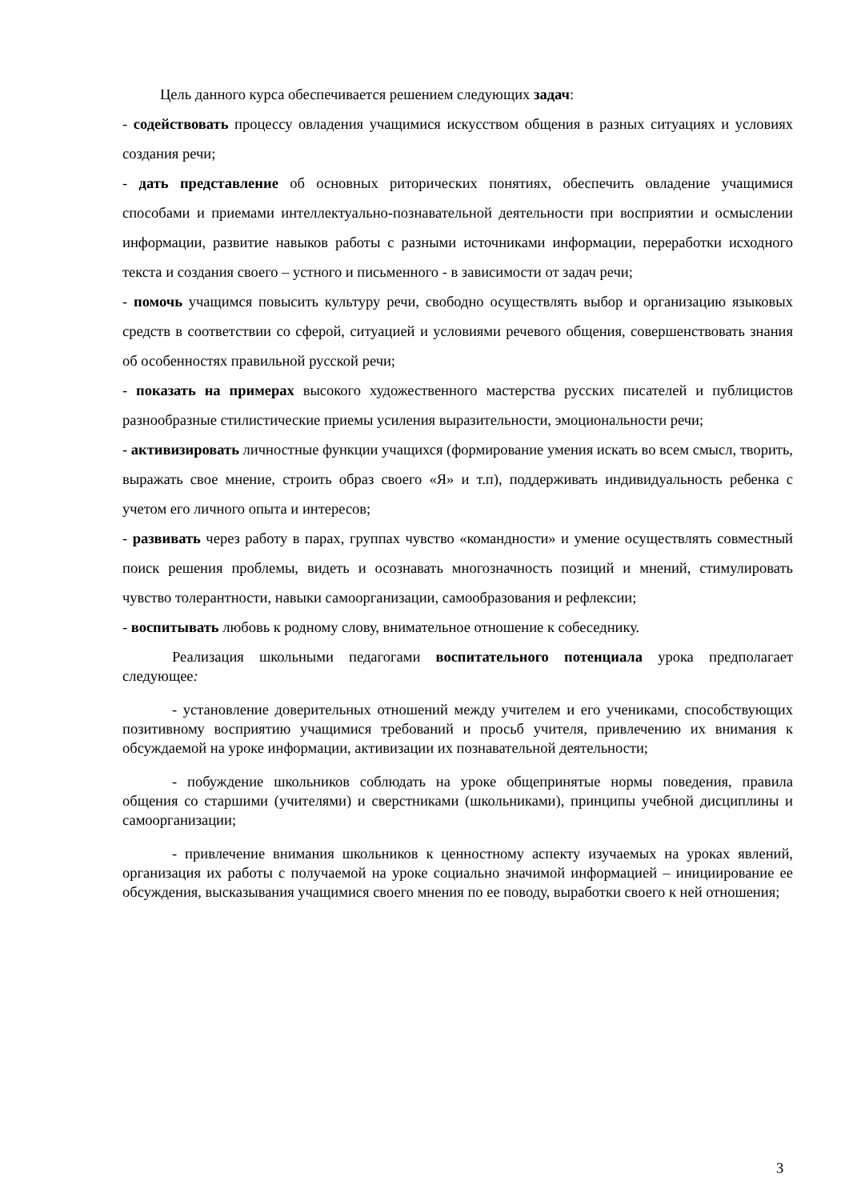Цель данного курса обеспечивается решением следующих задач:
- содействовать процессу овладения учащимися искусством общения в разных ситуациях и условиях создания речи;
- дать представление об основных риторических понятиях, обеспечить овладение учащимися способами и приемами интеллектуально-познавательной деятельности при восприятии и осмыслении информации, развитие навыков работы с разными источниками информации, переработки исходного текста и создания своего – устного и письменного - в зависимости от задач речи;
- помочь учащимся повысить культуру речи, свободно осуществлять выбор и организацию языковых средств в соответствии со сферой, ситуацией и условиями речевого общения, совершенствовать знания об особенностях правильной русской речи;
- показать на примерах высокого художественного мастерства русских писателей и публицистов разнообразные стилистические приемы усиления выразительности, эмоциональности речи;
- активизировать личностные функции учащихся (формирование умения искать во всем смысл, творить, выражать свое мнение, строить образ своего «Я» и т.п), поддерживать индивидуальность ребенка с учетом его личного опыта и интересов;
- развивать через работу в парах, группах чувство «командности» и умение осуществлять совместный поиск решения проблемы, видеть и осознавать многозначность позиций и мнений, стимулировать чувство толерантности, навыки самоорганизации, самообразования и рефлексии;
- воспитывать любовь к родному слову, внимательное отношение к собеседнику.
Реализация школьными педагогами воспитательного потенциала урока предполагает следующее:
- установление доверительных отношений между учителем и его учениками, способствующих позитивному восприятию учащимися требований и просьб учителя, привлечению их внимания к обсуждаемой на уроке информации, активизации их познавательной деятельности;
- побуждение школьников соблюдать на уроке общепринятые нормы поведения, правила общения со старшими (учителями) и сверстниками (школьниками), принципы учебной дисциплины и самоорганизации;
- привлечение внимания школьников к ценностному аспекту изучаемых на уроках явлений, организация их работы с получаемой на уроке социально значимой информацией – инициирование ее обсуждения, высказывания учащимися своего мнения по ее поводу, выработки своего к ней отношения;
3